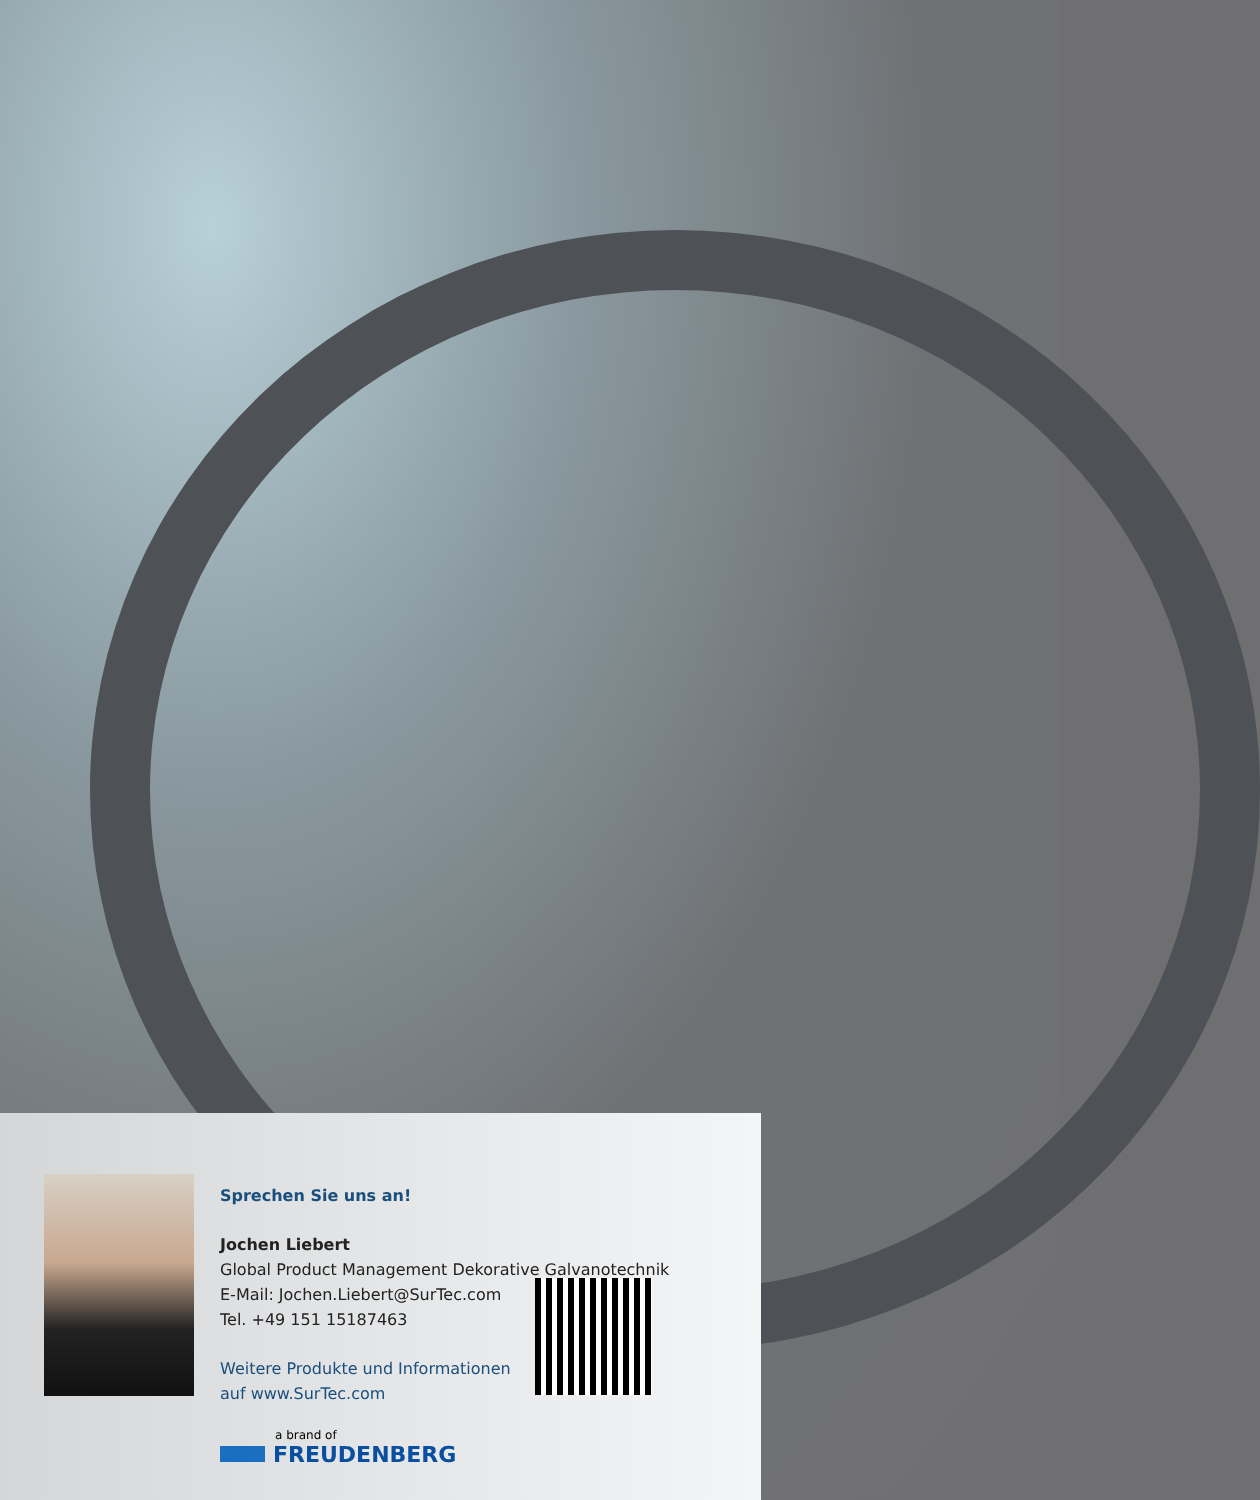Sprechen Sie uns an!
Jochen Liebert
Global Product Management Dekorative Galvanotechnik
E-Mail: Jochen.Liebert@SurTec.com
Tel. +49 151 15187463
Weitere Produkte und Informationen
auf www.SurTec.com
a brand of
FREUDENBERG